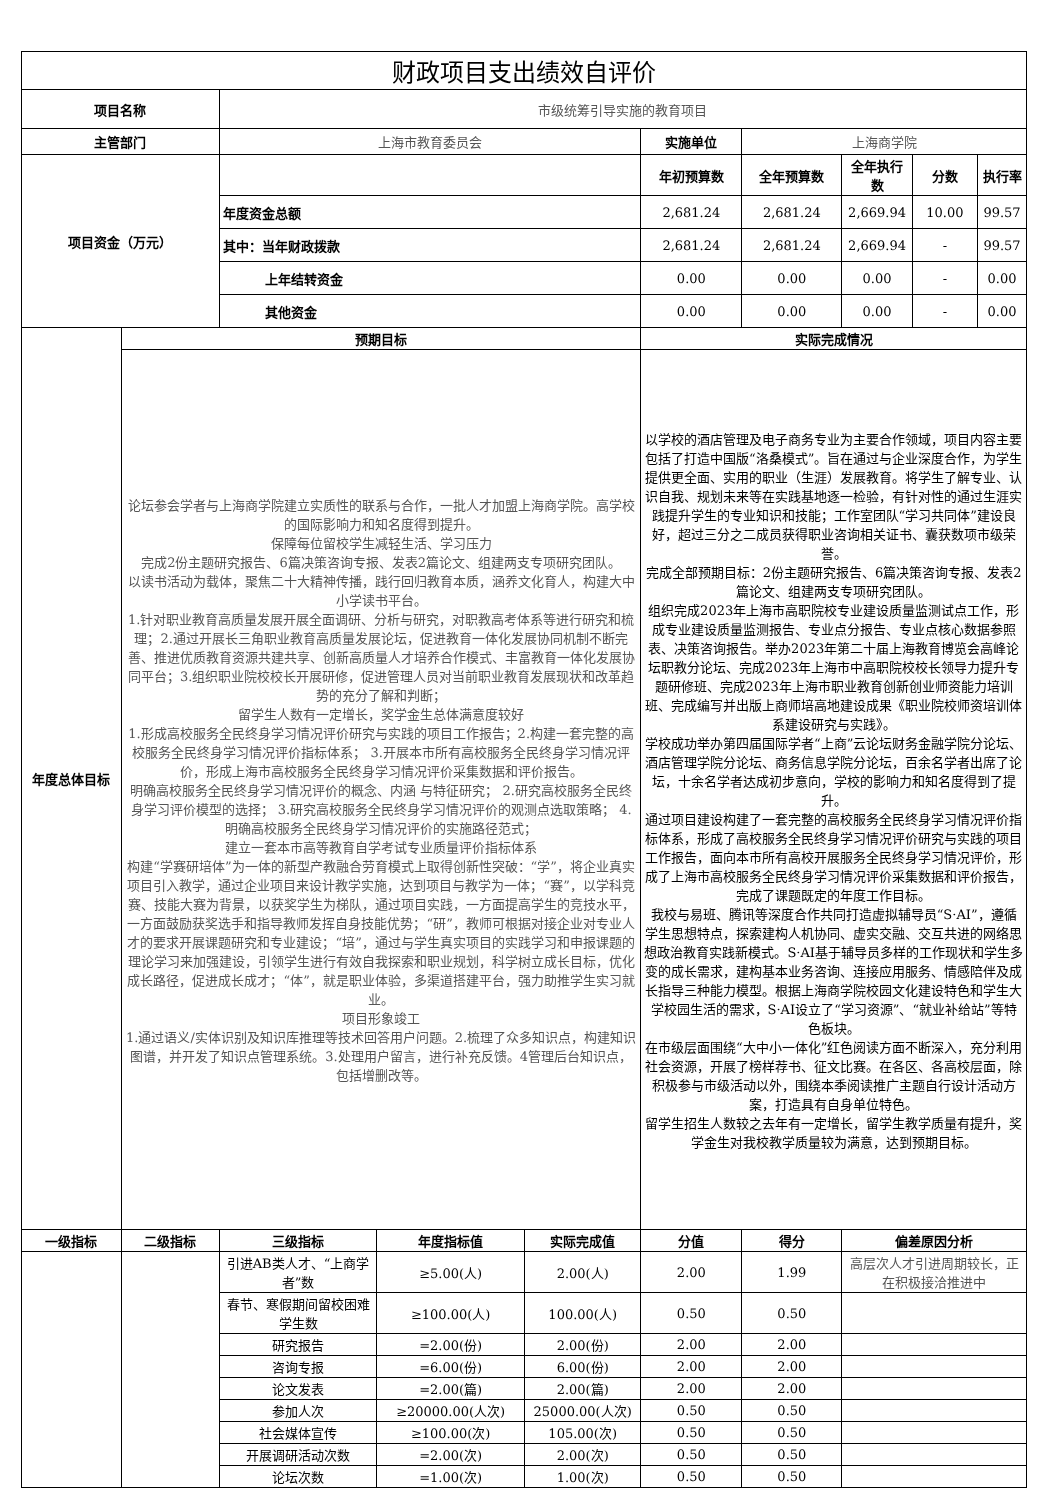| 财政项目支出绩效自评价 | | | | | | | | | |
| 项目名称 | | 市级统筹引导实施的教育项目 | | | | | | | |
| 主管部门 | | 上海市教育委员会 | | | 实施单位 | 上海商学院 | | | |
| 项目资金（万元） | | | | | 年初预算数 | 全年预算数 | 全年执行数 | 分数 | 执行率 |
| | | 年度资金总额 | | | 2,681.24 | 2,681.24 | 2,669.94 | 10.00 | 99.57 |
| | | 其中：当年财政拨款 | | | 2,681.24 | 2,681.24 | 2,669.94 | - | 99.57 |
| | | 上年结转资金 | | | 0.00 | 0.00 | 0.00 | - | 0.00 |
| | | 其他资金 | | | 0.00 | 0.00 | 0.00 | - | 0.00 |
| 年度总体目标 | 预期目标 | | | | 实际完成情况 | | | | |
| | 论坛参会学者与上海商学院建立实质性的联系与合作，一批人才加盟上海商学院。高学校的国际影响力和知名度得到提升。 保障每位留校学生减轻生活、学习压力 完成2份主题研究报告、6篇决策咨询专报、发表2篇论文、组建两支专项研究团队。 以读书活动为载体，聚焦二十大精神传播，践行回归教育本质，涵养文化育人，构建大中小学读书平台。 1.针对职业教育高质量发展开展全面调研、分析与研究，对职教高考体系等进行研究和梳理；2.通过开展长三角职业教育高质量发展论坛，促进教育一体化发展协同机制不断完善、推进优质教育资源共建共享、创新高质量人才培养合作模式、丰富教育一体化发展协同平台；3.组织职业院校校长开展研修，促进管理人员对当前职业教育发展现状和改革趋势的充分了解和判断； 留学生人数有一定增长，奖学金生总体满意度较好 1.形成高校服务全民终身学习情况评价研究与实践的项目工作报告；2.构建一套完整的高校服务全民终身学习情况评价指标体系； 3.开展本市所有高校服务全民终身学习情况评价，形成上海市高校服务全民终身学习情况评价采集数据和评价报告。 明确高校服务全民终身学习情况评价的概念、内涵 与特征研究； 2.研究高校服务全民终身学习评价模型的选择； 3.研究高校服务全民终身学习情况评价的观测点选取策略； 4.明确高校服务全民终身学习情况评价的实施路径范式； 建立一套本市高等教育自学考试专业质量评价指标体系 构建“学赛研培体”为一体的新型产教融合劳育模式上取得创新性突破：“学”，将企业真实项目引入教学，通过企业项目来设计教学实施，达到项目与教学为一体；“赛”，以学科竞赛、技能大赛为背景，以获奖学生为梯队，通过项目实践，一方面提高学生的竞技水平，一方面鼓励获奖选手和指导教师发挥自身技能优势；“研”，教师可根据对接企业对专业人才的要求开展课题研究和专业建设；“培”，通过与学生真实项目的实践学习和申报课题的理论学习来加强建设，引领学生进行有效自我探索和职业规划，科学树立成长目标，优化成长路径，促进成长成才；“体”，就是职业体验，多渠道搭建平台，强力助推学生实习就业。 项目形象竣工 1.通过语义/实体识别及知识库推理等技术回答用户问题。2.梳理了众多知识点，构建知识图谱，并开发了知识点管理系统。3.处理用户留言，进行补充反馈。4管理后台知识点，包括增删改等。 | | | | 以学校的酒店管理及电子商务专业为主要合作领域，项目内容主要包括了打造中国版“洛桑模式”。旨在通过与企业深度合作，为学生提供更全面、实用的职业（生涯）发展教育。将学生了解专业、认识自我、规划未来等在实践基地逐一检验，有针对性的通过生涯实践提升学生的专业知识和技能；工作室团队“学习共同体”建设良好，超过三分之二成员获得职业咨询相关证书、囊获数项市级荣誉。 完成全部预期目标：2份主题研究报告、6篇决策咨询专报、发表2篇论文、组建两支专项研究团队。 组织完成2023年上海市高职院校专业建设质量监测试点工作，形成专业建设质量监测报告、专业点分报告、专业点核心数据参照表、决策咨询报告。举办2023年第二十届上海教育博览会高峰论坛职教分论坛、完成2023年上海市中高职院校校长领导力提升专题研修班、完成2023年上海市职业教育创新创业师资能力培训班、完成编写并出版上商师培高地建设成果《职业院校师资培训体系建设研究与实践》。 学校成功举办第四届国际学者“上商”云论坛财务金融学院分论坛、酒店管理学院分论坛、商务信息学院分论坛，百余名学者出席了论坛，十余名学者达成初步意向，学校的影响力和知名度得到了提升。 通过项目建设构建了一套完整的高校服务全民终身学习情况评价指标体系，形成了高校服务全民终身学习情况评价研究与实践的项目工作报告，面向本市所有高校开展服务全民终身学习情况评价，形成了上海市高校服务全民终身学习情况评价采集数据和评价报告，完成了课题既定的年度工作目标。 我校与易班、腾讯等深度合作共同打造虚拟辅导员“S·AI”，遵循学生思想特点，探索建构人机协同、虚实交融、交互共进的网络思想政治教育实践新模式。S·AI基于辅导员多样的工作现状和学生多变的成长需求，建构基本业务咨询、连接应用服务、情感陪伴及成长指导三种能力模型。根据上海商学院校园文化建设特色和学生大学校园生活的需求，S·AI设立了“学习资源”、“就业补给站”等特色板块。 在市级层面围绕“大中小一体化”红色阅读方面不断深入，充分利用社会资源，开展了榜样荐书、征文比赛。在各区、各高校层面，除积极参与市级活动以外，围绕本季阅读推广主题自行设计活动方案，打造具有自身单位特色。 留学生招生人数较之去年有一定增长，留学生教学质量有提升，奖学金生对我校教学质量较为满意，达到预期目标。 | | | | |
| 一级指标 | 二级指标 | 三级指标 | 年度指标值 | 实际完成值 | 分值 | 得分 | 偏差原因分析 | | |
| | | 引进AB类人才、“上商学者”数 | ≥5.00(人) | 2.00(人) | 2.00 | 1.99 | 高层次人才引进周期较长，正在积极接洽推进中 | | |
| | | 春节、寒假期间留校困难学生数 | ≥100.00(人) | 100.00(人) | 0.50 | 0.50 | | | |
| | | 研究报告 | =2.00(份) | 2.00(份) | 2.00 | 2.00 | | | |
| | | 咨询专报 | =6.00(份) | 6.00(份) | 2.00 | 2.00 | | | |
| | | 论文发表 | =2.00(篇) | 2.00(篇) | 2.00 | 2.00 | | | |
| | | 参加人次 | ≥20000.00(人次) | 25000.00(人次) | 0.50 | 0.50 | | | |
| | | 社会媒体宣传 | ≥100.00(次) | 105.00(次) | 0.50 | 0.50 | | | |
| | | 开展调研活动次数 | =2.00(次) | 2.00(次) | 0.50 | 0.50 | | | |
| | | 论坛次数 | =1.00(次) | 1.00(次) | 0.50 | 0.50 | | | |